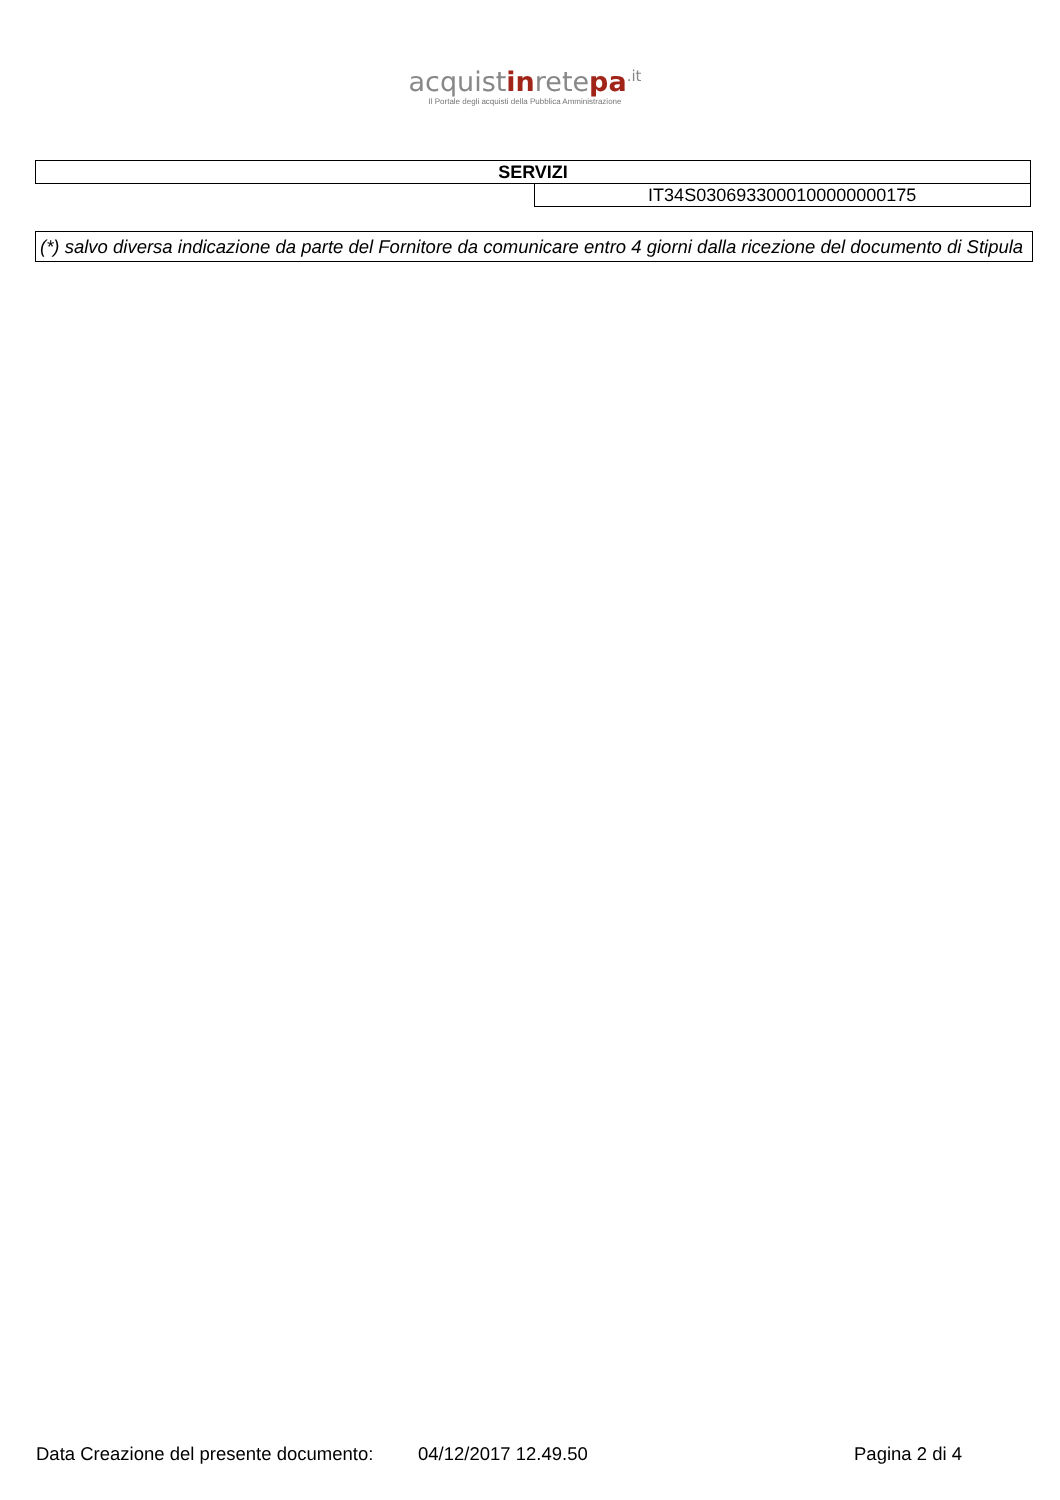acquistinretepa<sup>.it</sup>
Il Portale degli acquisti della Pubblica Amministrazione
| SERVIZI | |
| | IT34S0306933000100000000175 |
(*) salvo diversa indicazione da parte del Fornitore da comunicare entro 4 giorni dalla ricezione del documento di Stipula
Data Creazione del presente documento: 04/12/2017 12.49.50 Pagina 2 di 4